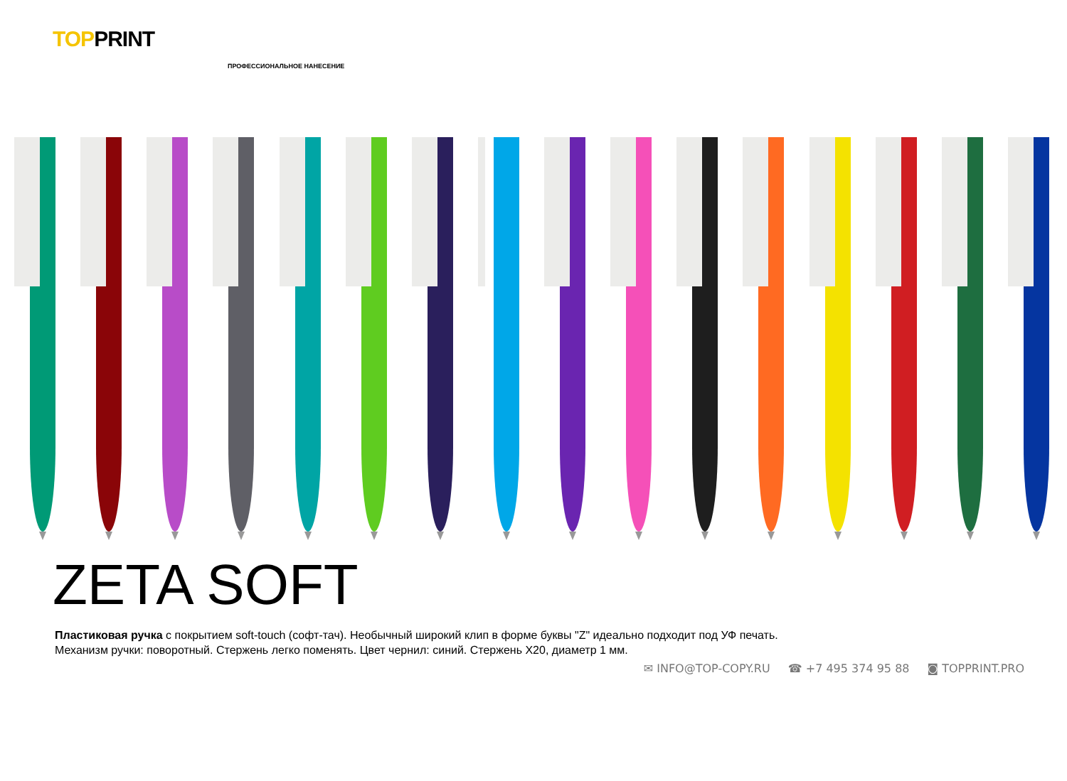TOPPRINT
ПРОФЕССИОНАЛЬНОЕ НАНЕСЕНИЕ
ZETA SOFT
Пластиковая ручка с покрытием soft-touch (софт-тач). Необычный широкий клип в форме буквы "Z" идеально подходит под УФ печать.
Механизм ручки: поворотный. Стержень легко поменять. Цвет чернил: синий. Стержень X20, диаметр 1 мм.
✉ INFO@TOP-COPY.RU ☎ +7 495 374 95 88 ◙ TOPPRINT.PRO